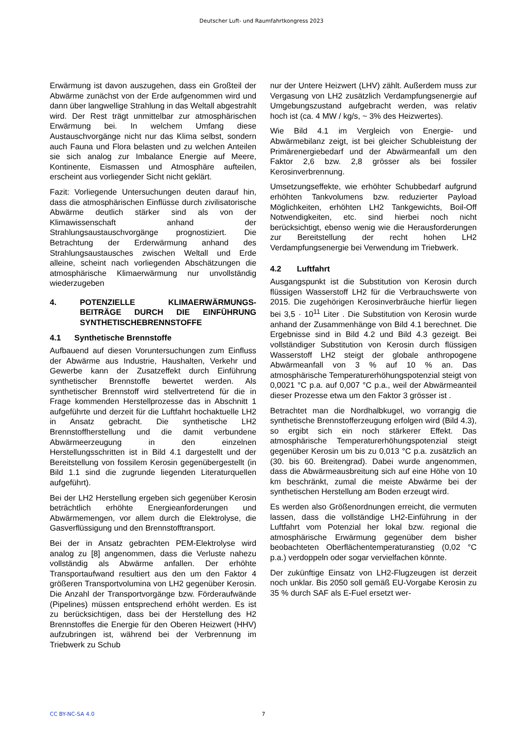Deutscher Luft- und Raumfahrtkongress 2023
Erwärmung ist davon auszugehen, dass ein Großteil der Abwärme zunächst von der Erde aufgenommen wird und dann über langwellige Strahlung in das Weltall abgestrahlt wird. Der Rest trägt unmittelbar zur atmosphärischen Erwärmung bei. In welchem Umfang diese Austauschvorgänge nicht nur das Klima selbst, sondern auch Fauna und Flora belasten und zu welchen Anteilen sie sich analog zur Imbalance Energie auf Meere, Kontinente, Eismassen und Atmosphäre aufteilen, erscheint aus vorliegender Sicht nicht geklärt.
Fazit: Vorliegende Untersuchungen deuten darauf hin, dass die atmosphärischen Einflüsse durch zivilisatorische Abwärme deutlich stärker sind als von der Klimawissenschaft anhand der Strahlungsaustauschvorgänge prognostiziert. Die Betrachtung der Erderwärmung anhand des Strahlungsaustausches zwischen Weltall und Erde alleine, scheint nach vorliegenden Abschätzungen die atmosphärische Klimaerwärmung nur unvollständig wiederzugeben
4. POTENZIELLE KLIMAERWÄRMUNGS-BEITRÄGE DURCH DIE EINFÜHRUNG SYNTHETISCHEBRENNSTOFFE
4.1 Synthetische Brennstoffe
Aufbauend auf diesen Voruntersuchungen zum Einfluss der Abwärme aus Industrie, Haushalten, Verkehr und Gewerbe kann der Zusatzeffekt durch Einführung synthetischer Brennstoffe bewertet werden. Als synthetischer Brennstoff wird stellvertretend für die in Frage kommenden Herstellprozesse das in Abschnitt 1 aufgeführte und derzeit für die Luftfahrt hochaktuelle LH2 in Ansatz gebracht. Die synthetische LH2 Brennstoffherstellung und die damit verbundene Abwärmeerzeugung in den einzelnen Herstellungsschritten ist in Bild 4.1 dargestellt und der Bereitstellung von fossilem Kerosin gegenübergestellt (in Bild 1.1 sind die zugrunde liegenden Literaturquellen aufgeführt).
Bei der LH2 Herstellung ergeben sich gegenüber Kerosin beträchtlich erhöhte Energieanforderungen und Abwärmemengen, vor allem durch die Elektrolyse, die Gasverflüssigung und den Brennstofftransport.
Bei der in Ansatz gebrachten PEM-Elektrolyse wird analog zu [8] angenommen, dass die Verluste nahezu vollständig als Abwärme anfallen. Der erhöhte Transportaufwand resultiert aus den um den Faktor 4 größeren Transportvolumina von LH2 gegenüber Kerosin. Die Anzahl der Transportvorgänge bzw. Förderaufwände (Pipelines) müssen entsprechend erhöht werden. Es ist zu berücksichtigen, dass bei der Herstellung des H2 Brennstoffes die Energie für den Oberen Heizwert (HHV) aufzubringen ist, während bei der Verbrennung im Triebwerk zu Schub
nur der Untere Heizwert (LHV) zählt. Außerdem muss zur Vergasung von LH2 zusätzlich Verdampfungsenergie auf Umgebungszustand aufgebracht werden, was relativ hoch ist (ca. 4 MW / kg/s, ~ 3% des Heizwertes).
Wie Bild 4.1 im Vergleich von Energie- und Abwärmebilanz zeigt, ist bei gleicher Schubleistung der Primärenergiebedarf und der Abwärmeanfall um den Faktor 2,6 bzw. 2,8 grösser als bei fossiler Kerosinverbrennung.
Umsetzungseffekte, wie erhöhter Schubbedarf aufgrund erhöhten Tankvolumens bzw. reduzierter Payload Möglichkeiten, erhöhten LH2 Tankgewichts, Boil-Off Notwendigkeiten, etc. sind hierbei noch nicht berücksichtigt, ebenso wenig wie die Herausforderungen zur Bereitstellung der recht hohen LH2 Verdampfungsenergie bei Verwendung im Triebwerk.
4.2 Luftfahrt
Ausgangspunkt ist die Substitution von Kerosin durch flüssigen Wasserstoff LH2 für die Verbrauchswerte von 2015. Die zugehörigen Kerosinverbräuche hierfür liegen bei 3,5 · 10<sup>11</sup> Liter . Die Substitution von Kerosin wurde anhand der Zusammenhänge von Bild 4.1 berechnet. Die Ergebnisse sind in Bild 4.2 und Bild 4.3 gezeigt. Bei vollständiger Substitution von Kerosin durch flüssigen Wasserstoff LH2 steigt der globale anthropogene Abwärmeanfall von 3 % auf 10 % an. Das atmosphärische Temperaturerhöhungspotenzial steigt von 0,0021 °C p.a. auf 0,007 °C p.a., weil der Abwärmeanteil dieser Prozesse etwa um den Faktor 3 grösser ist .
Betrachtet man die Nordhalbkugel, wo vorrangig die synthetische Brennstofferzeugung erfolgen wird (Bild 4.3), so ergibt sich ein noch stärkerer Effekt. Das atmosphärische Temperaturerhöhungspotenzial steigt gegenüber Kerosin um bis zu 0,013 °C p.a. zusätzlich an (30. bis 60. Breitengrad). Dabei wurde angenommen, dass die Abwärmeausbreitung sich auf eine Höhe von 10 km beschränkt, zumal die meiste Abwärme bei der synthetischen Herstellung am Boden erzeugt wird.
Es werden also Größenordnungen erreicht, die vermuten lassen, dass die vollständige LH2-Einführung in der Luftfahrt vom Potenzial her lokal bzw. regional die atmosphärische Erwärmung gegenüber dem bisher beobachteten Oberflächentemperaturanstieg (0,02 °C p.a.) verdoppeln oder sogar vervielfachen könnte.
Der zukünftige Einsatz von LH2-Flugzeugen ist derzeit noch unklar. Bis 2050 soll gemäß EU-Vorgabe Kerosin zu 35 % durch SAF als E-Fuel ersetzt wer-
CC BY-NC-SA 4.0 7